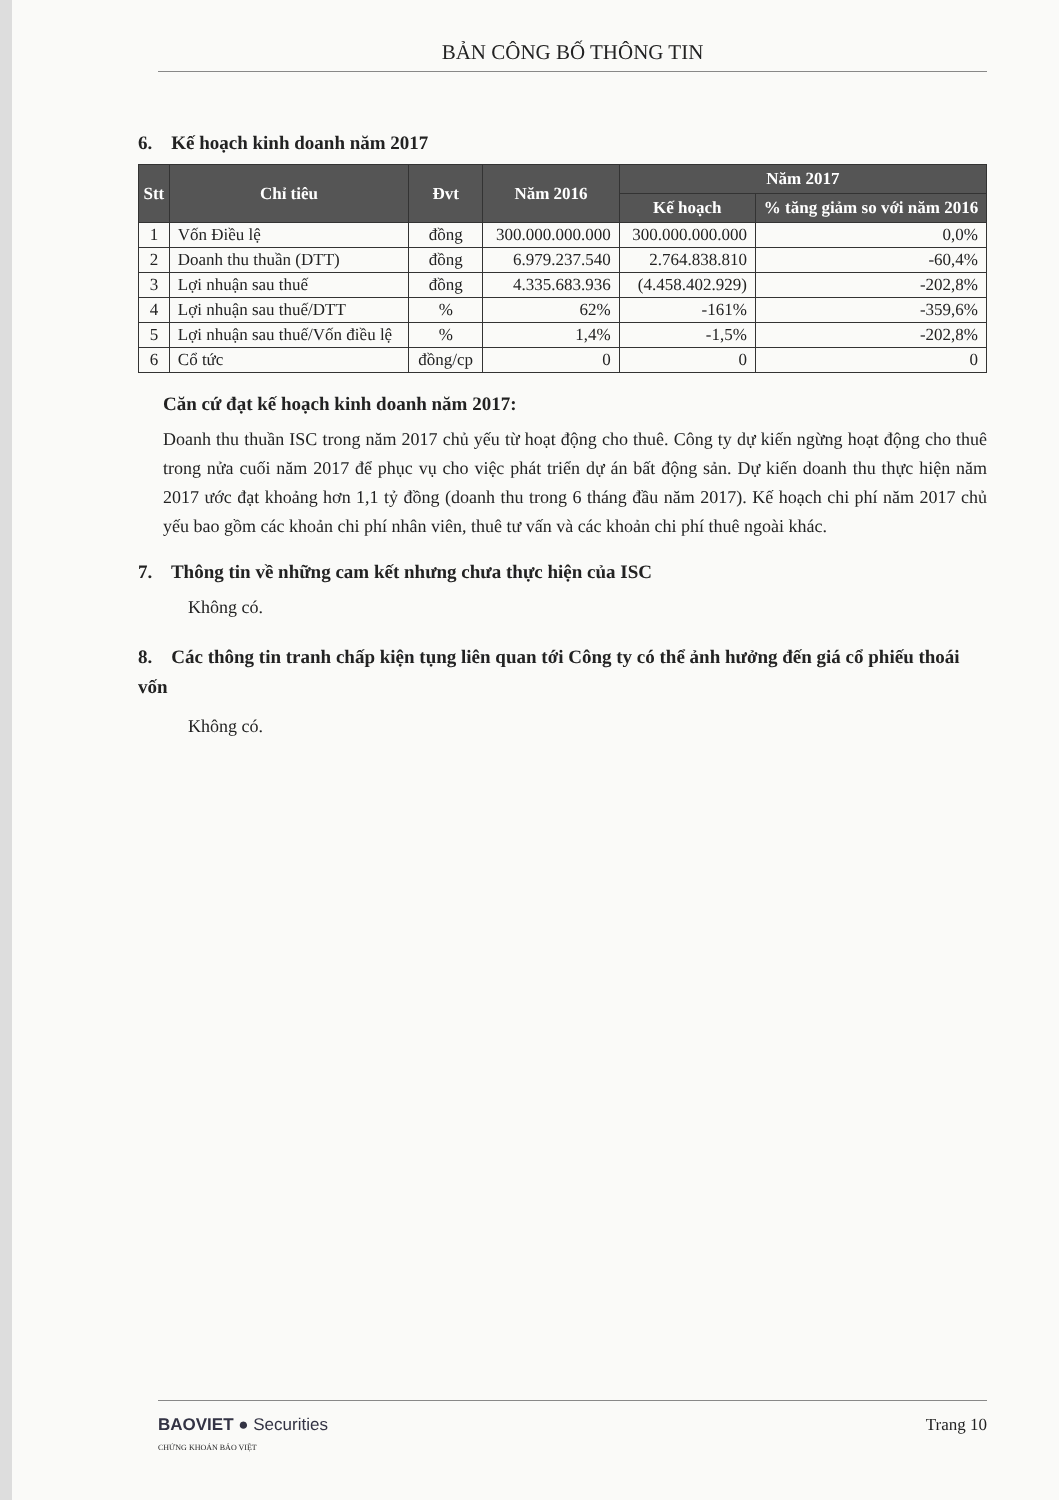BẢN CÔNG BỐ THÔNG TIN
6. Kế hoạch kinh doanh năm 2017
| Stt | Chỉ tiêu | Đvt | Năm 2016 | Năm 2017 | |
| --- | --- | --- | --- | --- | --- |
| | | | | Kế hoạch | % tăng giảm so với năm 2016 |
| 1 | Vốn Điều lệ | đồng | 300.000.000.000 | 300.000.000.000 | 0,0% |
| 2 | Doanh thu thuần (DTT) | đồng | 6.979.237.540 | 2.764.838.810 | -60,4% |
| 3 | Lợi nhuận sau thuế | đồng | 4.335.683.936 | (4.458.402.929) | -202,8% |
| 4 | Lợi nhuận sau thuế/DTT | % | 62% | -161% | -359,6% |
| 5 | Lợi nhuận sau thuế/Vốn điều lệ | % | 1,4% | -1,5% | -202,8% |
| 6 | Cổ tức | đồng/cp | 0 | 0 | 0 |
Căn cứ đạt kế hoạch kinh doanh năm 2017:
Doanh thu thuần ISC trong năm 2017 chủ yếu từ hoạt động cho thuê. Công ty dự kiến ngừng hoạt động cho thuê trong nửa cuối năm 2017 để phục vụ cho việc phát triển dự án bất động sản. Dự kiến doanh thu thực hiện năm 2017 ước đạt khoảng hơn 1,1 tỷ đồng (doanh thu trong 6 tháng đầu năm 2017). Kế hoạch chi phí năm 2017 chủ yếu bao gồm các khoản chi phí nhân viên, thuê tư vấn và các khoản chi phí thuê ngoài khác.
7. Thông tin về những cam kết nhưng chưa thực hiện của ISC
Không có.
8. Các thông tin tranh chấp kiện tụng liên quan tới Công ty có thể ảnh hưởng đến giá cổ phiếu thoái vốn
Không có.
BAOVIET ● Securities
CHỨNG KHOÁN BẢO VIỆT
Trang 10